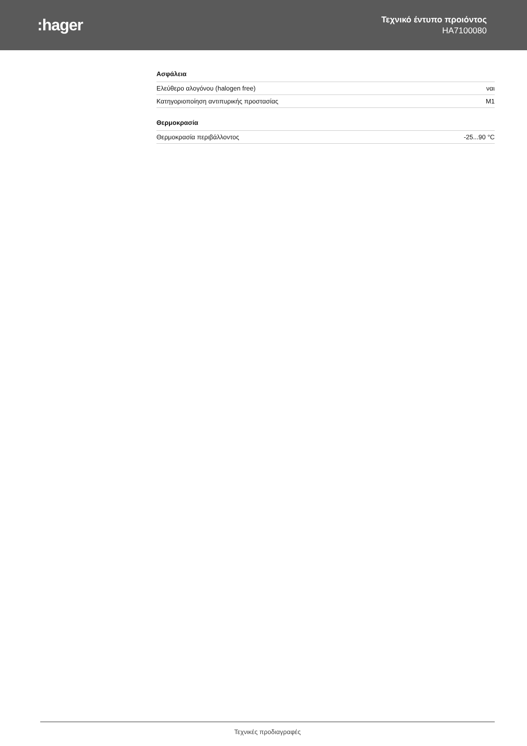:hager
Τεχνικό έντυπο προιόντος
HA7100080
Ασφάλεια
| Ελεύθερο αλογόνου (halogen free) | ναι |
| Κατηγοριοποίηση αντιπυρικής προστασίας | M1 |
Θερμοκρασία
| Θερμοκρασία περιβάλλοντος | -25...90 °C |
Τεχνικές προδιαγραφές